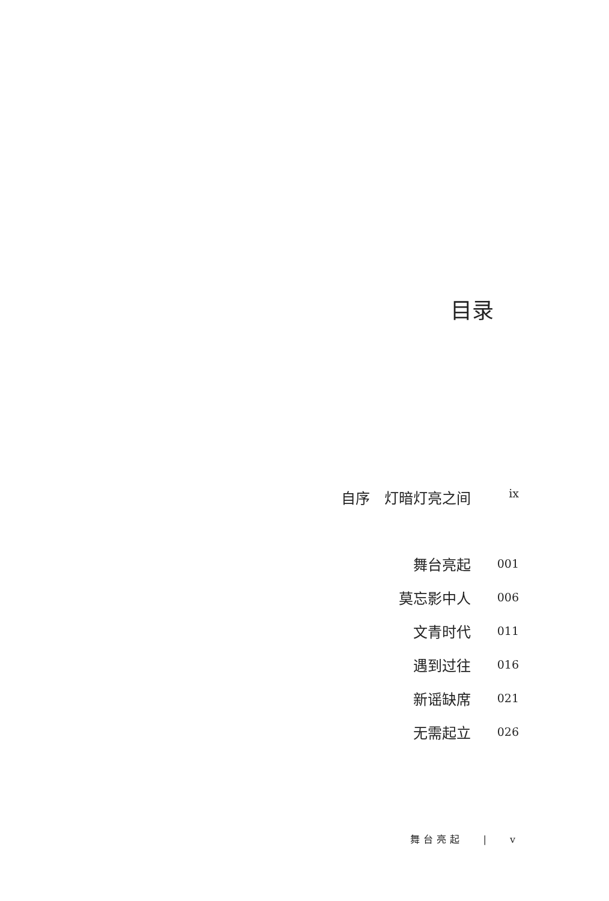目录
| 自序 灯暗灯亮之间 | ix |
| 舞台亮起 | 001 |
| 莫忘影中人 | 006 |
| 文青时代 | 011 |
| 遇到过往 | 016 |
| 新谣缺席 | 021 |
| 无需起立 | 026 |
舞台亮起 　|　 v